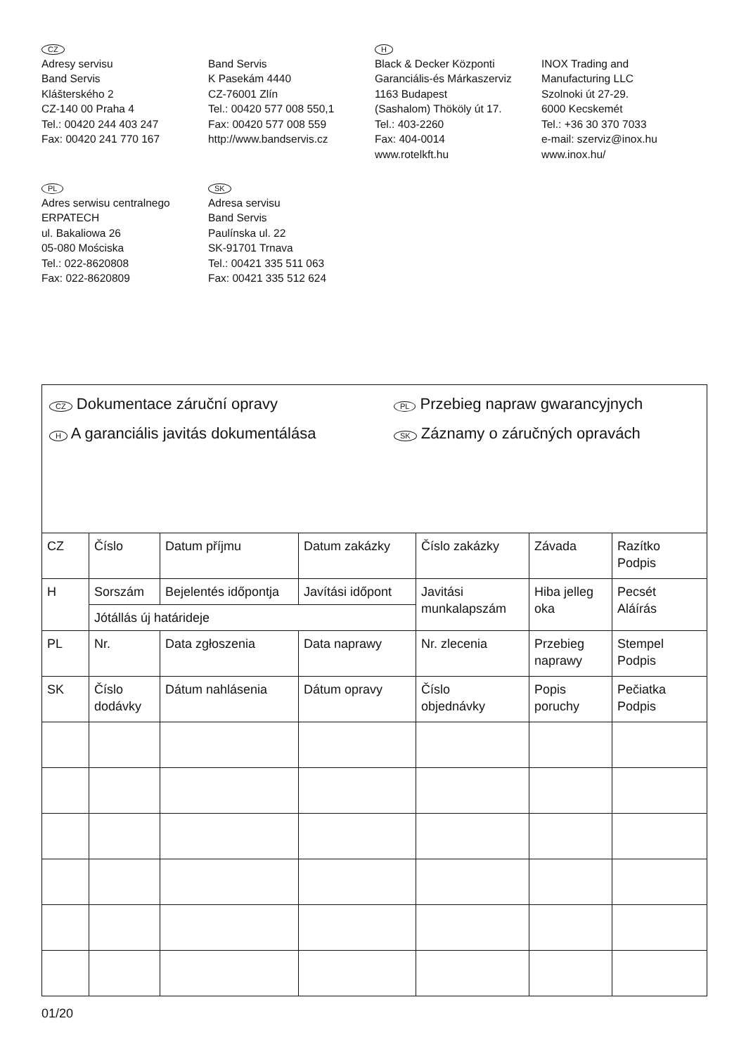CZ
Adresy servisu
Band Servis
Klášterského 2
CZ-140 00 Praha 4
Tel.: 00420 244 403 247
Fax: 00420 241 770 167
Band Servis
K Pasekám 4440
CZ-76001 Zlín
Tel.: 00420 577 008 550,1
Fax: 00420 577 008 559
http://www.bandservis.cz
H
Black & Decker Központi
Garanciális-és Márkaszerviz
1163 Budapest
(Sashalom) Thököly út 17.
Tel.: 403-2260
Fax: 404-0014
www.rotelkft.hu
INOX Trading and
Manufacturing LLC
Szolnoki út 27-29.
6000 Kecskemét
Tel.: +36 30 370 7033
e-mail: szerviz@inox.hu
www.inox.hu/
PL
Adres serwisu centralnego
ERPATECH
ul. Bakaliowa 26
05-080 Mościska
Tel.: 022-8620808
Fax: 022-8620809
SK
Adresa servisu
Band Servis
Paulínska ul. 22
SK-91701 Trnava
Tel.: 00421 335 511 063
Fax: 00421 335 512 624
| CZ Dokumentace záruční opravy H A garanciális javitás dokumentálása PL Przebieg napraw gwarancyjnych SK Záznamy o záručných opravách | | | | | | |
| CZ | Číslo | Datum příjmu | Datum zakázky | Číslo zakázky | Závada | Razítko Podpis |
| H | Sorszám | Bejelentés időpontja | Javítási időpont | Javitási munkalapszám | Hiba jelleg oka | Pecsét Aláírás |
| | Jótállás új határideje | | | | | |
| PL | Nr. | Data zgłoszenia | Data naprawy | Nr. zlecenia | Przebieg naprawy | Stempel Podpis |
| SK | Číslo dodávky | Dátum nahlásenia | Dátum opravy | Číslo objednávky | Popis poruchy | Pečiatka Podpis |
01/20